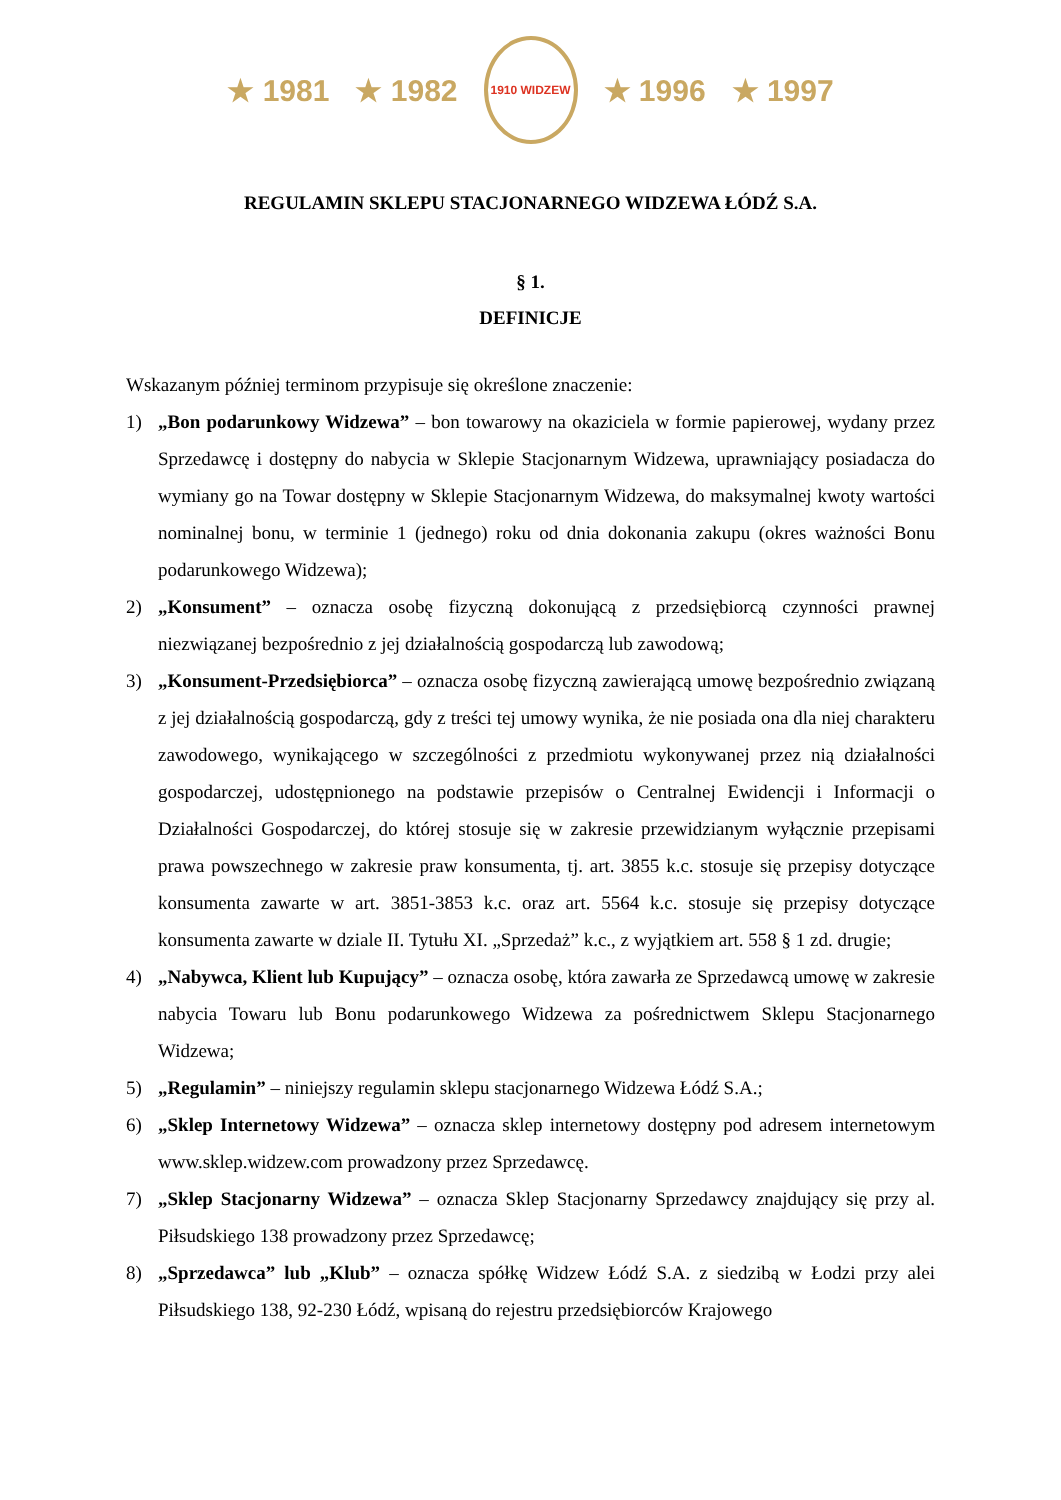★ 1981 ★ 1982
1910 WIDZEW
★ 1996 ★ 1997
REGULAMIN SKLEPU STACJONARNEGO WIDZEWA ŁÓDŹ S.A.
§ 1.
DEFINICJE
Wskazanym później terminom przypisuje się określone znaczenie:
1) „Bon podarunkowy Widzewa” – bon towarowy na okaziciela w formie papierowej, wydany przez Sprzedawcę i dostępny do nabycia w Sklepie Stacjonarnym Widzewa, uprawniający posiadacza do wymiany go na Towar dostępny w Sklepie Stacjonarnym Widzewa, do maksymalnej kwoty wartości nominalnej bonu, w terminie 1 (jednego) roku od dnia dokonania zakupu (okres ważności Bonu podarunkowego Widzewa);
2) „Konsument” – oznacza osobę fizyczną dokonującą z przedsiębiorcą czynności prawnej niezwiązanej bezpośrednio z jej działalnością gospodarczą lub zawodową;
3) „Konsument-Przedsiębiorca” – oznacza osobę fizyczną zawierającą umowę bezpośrednio związaną z jej działalnością gospodarczą, gdy z treści tej umowy wynika, że nie posiada ona dla niej charakteru zawodowego, wynikającego w szczególności z przedmiotu wykonywanej przez nią działalności gospodarczej, udostępnionego na podstawie przepisów o Centralnej Ewidencji i Informacji o Działalności Gospodarczej, do której stosuje się w zakresie przewidzianym wyłącznie przepisami prawa powszechnego w zakresie praw konsumenta, tj. art. 3855 k.c. stosuje się przepisy dotyczące konsumenta zawarte w art. 3851-3853 k.c. oraz art. 5564 k.c. stosuje się przepisy dotyczące konsumenta zawarte w dziale II. Tytułu XI. „Sprzedaż” k.c., z wyjątkiem art. 558 § 1 zd. drugie;
4) „Nabywca, Klient lub Kupujący” – oznacza osobę, która zawarła ze Sprzedawcą umowę w zakresie nabycia Towaru lub Bonu podarunkowego Widzewa za pośrednictwem Sklepu Stacjonarnego Widzewa;
5) „Regulamin” – niniejszy regulamin sklepu stacjonarnego Widzewa Łódź S.A.;
6) „Sklep Internetowy Widzewa” – oznacza sklep internetowy dostępny pod adresem internetowym www.sklep.widzew.com prowadzony przez Sprzedawcę.
7) „Sklep Stacjonarny Widzewa” – oznacza Sklep Stacjonarny Sprzedawcy znajdujący się przy al. Piłsudskiego 138 prowadzony przez Sprzedawcę;
8) „Sprzedawca” lub „Klub” – oznacza spółkę Widzew Łódź S.A. z siedzibą w Łodzi przy alei Piłsudskiego 138, 92-230 Łódź, wpisaną do rejestru przedsiębiorców Krajowego